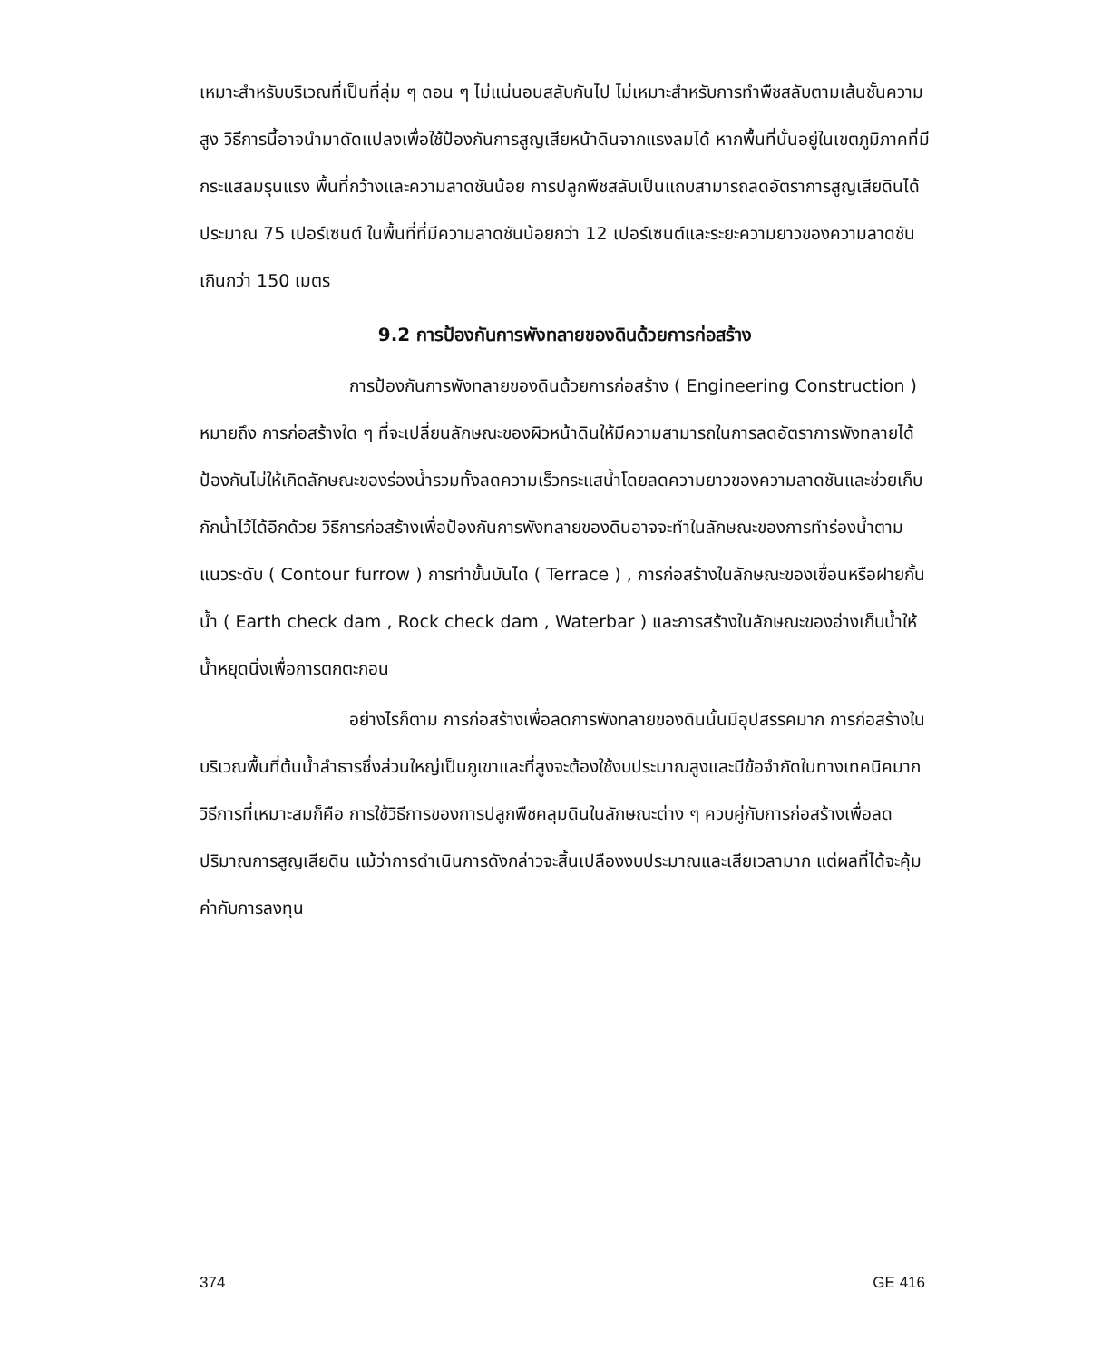เหมาะสำหรับบริเวณที่เป็นที่ลุ่ม ๆ ดอน ๆ ไม่แน่นอนสลับกันไป ไม่เหมาะสำหรับการทำพืชสลับตามเส้นชั้นความสูง วิธีการนี้อาจนำมาดัดแปลงเพื่อใช้ป้องกันการสูญเสียหน้าดินจากแรงลมได้ หากพื้นที่นั้นอยู่ในเขตภูมิภาคที่มีกระแสลมรุนแรง พื้นที่กว้างและความลาดชันน้อย การปลูกพืชสลับเป็นแถบสามารถลดอัตราการสูญเสียดินได้ประมาณ 75 เปอร์เซนต์ ในพื้นที่ที่มีความลาดชันน้อยกว่า 12 เปอร์เซนต์และระยะความยาวของความลาดชันเกินกว่า 150 เมตร
9.2 การป้องกันการพังทลายของดินด้วยการก่อสร้าง
การป้องกันการพังทลายของดินด้วยการก่อสร้าง ( Engineering Construction ) หมายถึง การก่อสร้างใด ๆ ที่จะเปลี่ยนลักษณะของผิวหน้าดินให้มีความสามารถในการลดอัตราการพังทลายได้ ป้องกันไม่ให้เกิดลักษณะของร่องน้ำรวมทั้งลดความเร็วกระแสน้ำโดยลดความยาวของความลาดชันและช่วยเก็บกักน้ำไว้ได้อีกด้วย วิธีการก่อสร้างเพื่อป้องกันการพังทลายของดินอาจจะทำในลักษณะของการทำร่องน้ำตามแนวระดับ ( Contour furrow ) การทำขั้นบันได ( Terrace ) , การก่อสร้างในลักษณะของเขื่อนหรือฝายกั้นน้ำ ( Earth check dam , Rock check dam , Waterbar ) และการสร้างในลักษณะของอ่างเก็บน้ำให้น้ำหยุดนิ่งเพื่อการตกตะกอน
อย่างไรก็ตาม การก่อสร้างเพื่อลดการพังทลายของดินนั้นมีอุปสรรคมาก การก่อสร้างในบริเวณพื้นที่ต้นน้ำลำธารซึ่งส่วนใหญ่เป็นภูเขาและที่สูงจะต้องใช้งบประมาณสูงและมีข้อจำกัดในทางเทคนิคมาก วิธีการที่เหมาะสมก็คือ การใช้วิธีการของการปลูกพืชคลุมดินในลักษณะต่าง ๆ ควบคู่กับการก่อสร้างเพื่อลดปริมาณการสูญเสียดิน แม้ว่าการดำเนินการดังกล่าวจะสิ้นเปลืองงบประมาณและเสียเวลามาก แต่ผลที่ได้จะคุ้มค่ากับการลงทุน
374 GE 416